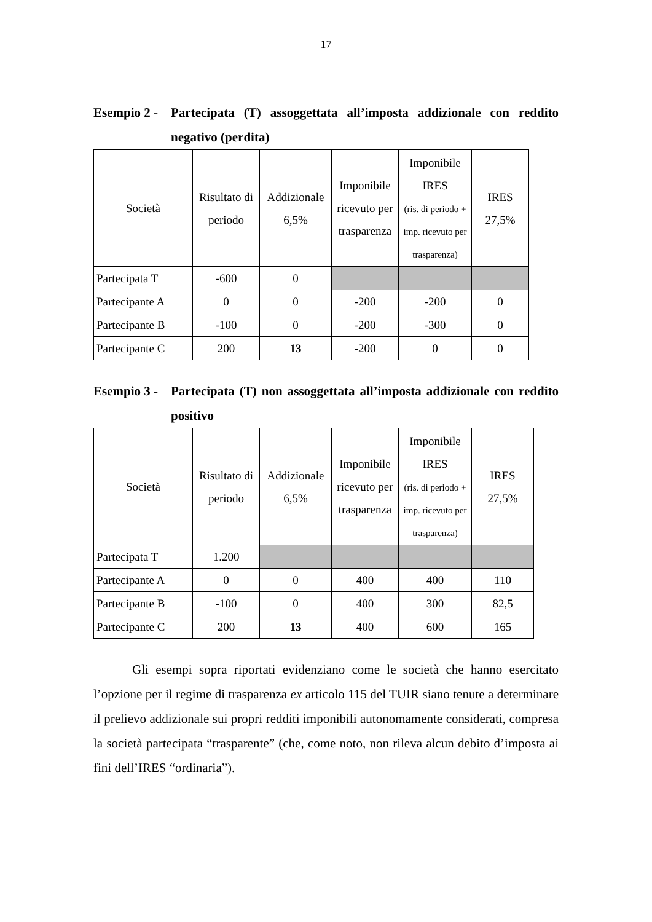17
Esempio 2 - Partecipata (T) assoggettata all’imposta addizionale con reddito negativo (perdita)
| Società | Risultato di periodo | Addizionale 6,5% | Imponibile ricevuto per trasparenza | Imponibile IRES (ris. di periodo + imp. ricevuto per trasparenza) | IRES 27,5% |
| --- | --- | --- | --- | --- | --- |
| Partecipata T | -600 | 0 | | | |
| Partecipante A | 0 | 0 | -200 | -200 | 0 |
| Partecipante B | -100 | 0 | -200 | -300 | 0 |
| Partecipante C | 200 | 13 | -200 | 0 | 0 |
Esempio 3 - Partecipata (T) non assoggettata all’imposta addizionale con reddito positivo
| Società | Risultato di periodo | Addizionale 6,5% | Imponibile ricevuto per trasparenza | Imponibile IRES (ris. di periodo + imp. ricevuto per trasparenza) | IRES 27,5% |
| --- | --- | --- | --- | --- | --- |
| Partecipata T | 1.200 | | | | |
| Partecipante A | 0 | 0 | 400 | 400 | 110 |
| Partecipante B | -100 | 0 | 400 | 300 | 82,5 |
| Partecipante C | 200 | 13 | 400 | 600 | 165 |
Gli esempi sopra riportati evidenziano come le società che hanno esercitato l’opzione per il regime di trasparenza ex articolo 115 del TUIR siano tenute a determinare il prelievo addizionale sui propri redditi imponibili autonomamente considerati, compresa la società partecipata “trasparente” (che, come noto, non rileva alcun debito d’imposta ai fini dell’IRES “ordinaria”).